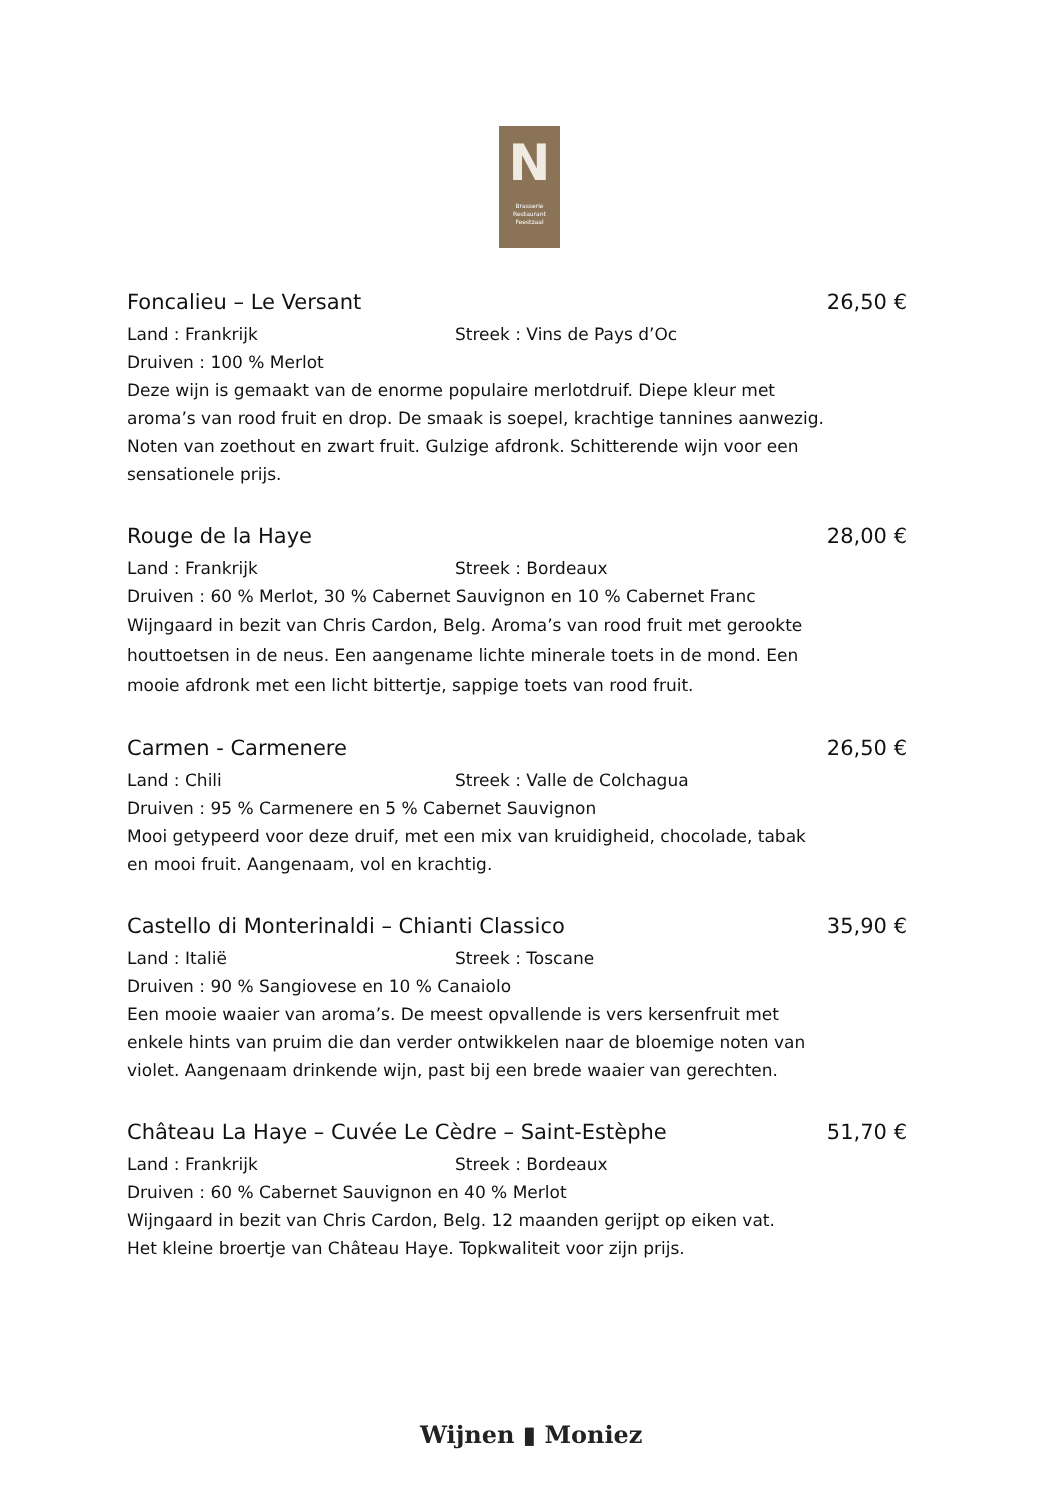N
Brasserie
Restaurant
Feestzaal
Foncalieu – Le Versant 26,50 €
Land : Frankrijk Streek : Vins de Pays d’Oc
Druiven : 100 % Merlot
Deze wijn is gemaakt van de enorme populaire merlotdruif. Diepe kleur met aroma’s van rood fruit en drop. De smaak is soepel, krachtige tannines aanwezig. Noten van zoethout en zwart fruit. Gulzige afdronk. Schitterende wijn voor een sensationele prijs.
Rouge de la Haye 28,00 €
Land : Frankrijk Streek : Bordeaux
Druiven : 60 % Merlot, 30 % Cabernet Sauvignon en 10 % Cabernet Franc
Wijngaard in bezit van Chris Cardon, Belg. Aroma’s van rood fruit met gerookte houttoetsen in de neus. Een aangename lichte minerale toets in de mond. Een mooie afdronk met een licht bittertje, sappige toets van rood fruit.
Carmen - Carmenere 26,50 €
Land : Chili Streek : Valle de Colchagua
Druiven : 95 % Carmenere en 5 % Cabernet Sauvignon
Mooi getypeerd voor deze druif, met een mix van kruidigheid, chocolade, tabak en mooi fruit. Aangenaam, vol en krachtig.
Castello di Monterinaldi – Chianti Classico 35,90 €
Land : Italië Streek : Toscane
Druiven : 90 % Sangiovese en 10 % Canaiolo
Een mooie waaier van aroma’s. De meest opvallende is vers kersenfruit met enkele hints van pruim die dan verder ontwikkelen naar de bloemige noten van violet. Aangenaam drinkende wijn, past bij een brede waaier van gerechten.
Château La Haye – Cuvée Le Cèdre – Saint-Estèphe 51,70 €
Land : Frankrijk Streek : Bordeaux
Druiven : 60 % Cabernet Sauvignon en 40 % Merlot
Wijngaard in bezit van Chris Cardon, Belg. 12 maanden gerijpt op eiken vat.
Het kleine broertje van Château Haye. Topkwaliteit voor zijn prijs.
Wijnen ▮ Moniez